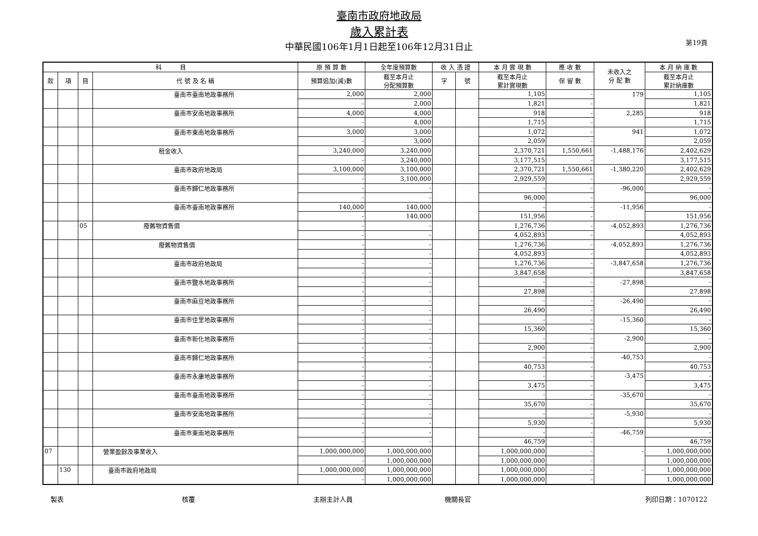第19頁
臺南市政府地政局
歲入累計表
中華民國106年1月1日起至106年12月31日止
| 科 目 | | | | 原 預 算 數 | 全年度預算數 | 收 入 憑 證 | | 本 月 實 現 數 | 應 收 數 | 未收入之 分 配 數 | 本 月 納 庫 數 |
| --- | --- | --- | --- | --- | --- | --- | --- | --- | --- | --- | --- |
| 款 | 項 | 目 | 代 號 及 名 稱 | 預算追加(減)數 | 截至本月止 分配預算數 | 字 | 號 | 截至本月止 累計實現數 | 保 留 數 | | 截至本月止 累計納庫數 |
| | | | 臺南市臺南地政事務所 | 2,000 | 2,000 | | | 1,105 | - | 179 | 1,105 |
| | | | | - | 2,000 | | | 1,821 | - | | 1,821 |
| | | | 臺南市安南地政事務所 | 4,000 | 4,000 | | | 918 | - | 2,285 | 918 |
| | | | | - | 4,000 | | | 1,715 | - | | 1,715 |
| | | | 臺南市東南地政事務所 | 3,000 | 3,000 | | | 1,072 | - | 941 | 1,072 |
| | | | | - | 3,000 | | | 2,059 | - | | 2,059 |
| | | | 租金收入 | 3,240,000 | 3,240,000 | | | 2,370,721 | 1,550,661 | -1,488,176 | 2,402,629 |
| | | | | - | 3,240,000 | | | 3,177,515 | - | | 3,177,515 |
| | | | 臺南市政府地政局 | 3,100,000 | 3,100,000 | | | 2,370,721 | 1,550,661 | -1,380,220 | 2,402,629 |
| | | | | - | 3,100,000 | | | 2,929,559 | - | | 2,929,559 |
| | | | 臺南市歸仁地政事務所 | - | - | | | - | - | -96,000 | - |
| | | | | - | - | | | 96,000 | - | | 96,000 |
| | | | 臺南市臺南地政事務所 | 140,000 | 140,000 | | | - | - | -11,956 | - |
| | | | | - | 140,000 | | | 151,956 | - | | 151,956 |
| | | 05 | 廢舊物資售價 | - | - | | | 1,276,736 | - | -4,052,893 | 1,276,736 |
| | | | | - | - | | | 4,052,893 | - | | 4,052,893 |
| | | | 廢舊物資售價 | - | - | | | 1,276,736 | - | -4,052,893 | 1,276,736 |
| | | | | - | - | | | 4,052,893 | - | | 4,052,893 |
| | | | 臺南市政府地政局 | - | - | | | 1,276,736 | - | -3,847,658 | 1,276,736 |
| | | | | - | - | | | 3,847,658 | - | | 3,847,658 |
| | | | 臺南市鹽水地政事務所 | - | - | | | - | - | -27,898 | - |
| | | | | - | - | | | 27,898 | - | | 27,898 |
| | | | 臺南市麻豆地政事務所 | - | - | | | - | - | -26,490 | - |
| | | | | - | - | | | 26,490 | - | | 26,490 |
| | | | 臺南市佳里地政事務所 | - | - | | | - | - | -15,360 | - |
| | | | | - | - | | | 15,360 | - | | 15,360 |
| | | | 臺南市新化地政事務所 | - | - | | | - | - | -2,900 | - |
| | | | | - | - | | | 2,900 | - | | 2,900 |
| | | | 臺南市歸仁地政事務所 | - | - | | | - | - | -40,753 | - |
| | | | | - | - | | | 40,753 | - | | 40,753 |
| | | | 臺南市永康地政事務所 | - | - | | | - | - | -3,475 | - |
| | | | | - | - | | | 3,475 | - | | 3,475 |
| | | | 臺南市臺南地政事務所 | - | - | | | - | - | -35,670 | - |
| | | | | - | - | | | 35,670 | - | | 35,670 |
| | | | 臺南市安南地政事務所 | - | - | | | - | - | -5,930 | - |
| | | | | - | - | | | 5,930 | - | | 5,930 |
| | | | 臺南市東南地政事務所 | - | - | | | - | - | -46,759 | - |
| | | | | - | - | | | 46,759 | - | | 46,759 |
| 07 | | | 營業盈餘及事業收入 | 1,000,000,000 | 1,000,000,000 | | | 1,000,000,000 | - | - | 1,000,000,000 |
| | | | | - | 1,000,000,000 | | | 1,000,000,000 | - | | 1,000,000,000 |
| | 130 | | 臺南市政府地政局 | 1,000,000,000 | 1,000,000,000 | | | 1,000,000,000 | - | - | 1,000,000,000 |
| | | | | - | 1,000,000,000 | | | 1,000,000,000 | - | | 1,000,000,000 |
製表 核覆 主辦主計人員 機關長官 列印日期：1070122